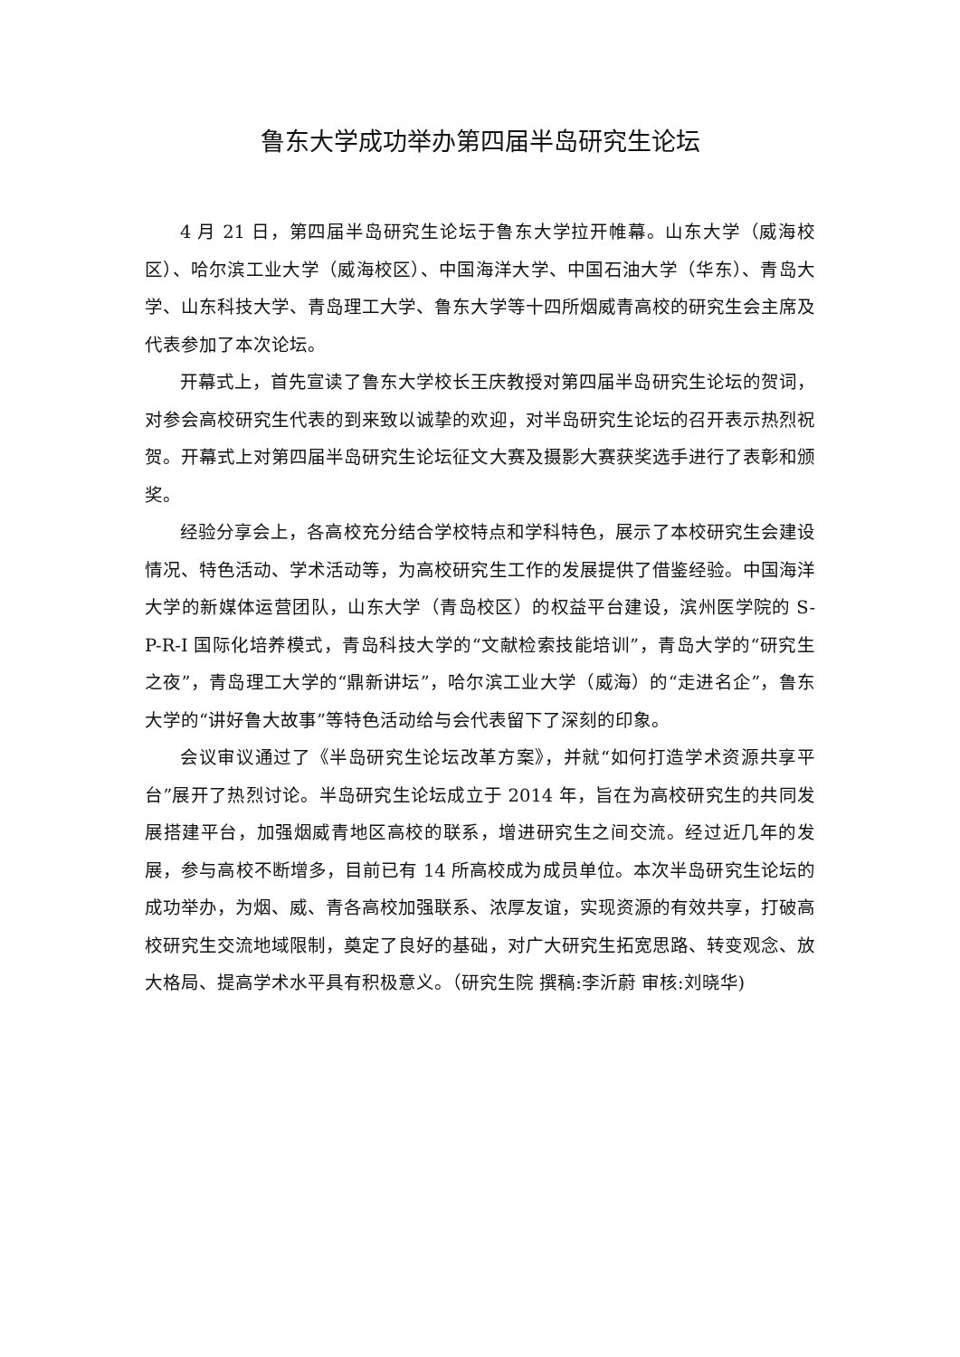鲁东大学成功举办第四届半岛研究生论坛
4 月 21 日，第四届半岛研究生论坛于鲁东大学拉开帷幕。山东大学（威海校区）、哈尔滨工业大学（威海校区）、中国海洋大学、中国石油大学（华东）、青岛大学、山东科技大学、青岛理工大学、鲁东大学等十四所烟威青高校的研究生会主席及代表参加了本次论坛。
开幕式上，首先宣读了鲁东大学校长王庆教授对第四届半岛研究生论坛的贺词，对参会高校研究生代表的到来致以诚挚的欢迎，对半岛研究生论坛的召开表示热烈祝贺。开幕式上对第四届半岛研究生论坛征文大赛及摄影大赛获奖选手进行了表彰和颁奖。
经验分享会上，各高校充分结合学校特点和学科特色，展示了本校研究生会建设情况、特色活动、学术活动等，为高校研究生工作的发展提供了借鉴经验。中国海洋大学的新媒体运营团队，山东大学（青岛校区）的权益平台建设，滨州医学院的 S-P-R-I 国际化培养模式，青岛科技大学的“文献检索技能培训”，青岛大学的“研究生之夜”，青岛理工大学的“鼎新讲坛”，哈尔滨工业大学（威海）的“走进名企”，鲁东大学的“讲好鲁大故事”等特色活动给与会代表留下了深刻的印象。
会议审议通过了《半岛研究生论坛改革方案》，并就“如何打造学术资源共享平台”展开了热烈讨论。半岛研究生论坛成立于 2014 年，旨在为高校研究生的共同发展搭建平台，加强烟威青地区高校的联系，增进研究生之间交流。经过近几年的发展，参与高校不断增多，目前已有 14 所高校成为成员单位。本次半岛研究生论坛的成功举办，为烟、威、青各高校加强联系、浓厚友谊，实现资源的有效共享，打破高校研究生交流地域限制，奠定了良好的基础，对广大研究生拓宽思路、转变观念、放大格局、提高学术水平具有积极意义。（研究生院 撰稿:李沂蔚 审核:刘晓华)